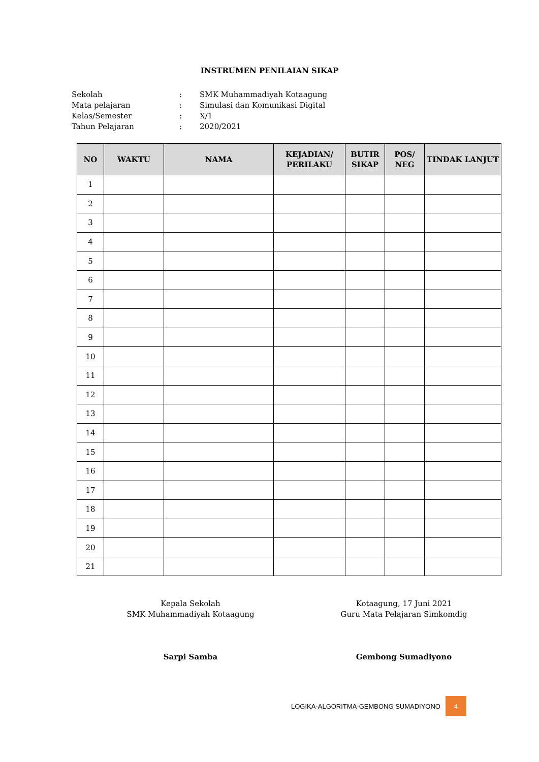INSTRUMEN PENILAIAN SIKAP
Sekolah: SMK Muhammadiyah Kotaagung
Mata pelajaran: Simulasi dan Komunikasi Digital
Kelas/Semester: X/1
Tahun Pelajaran: 2020/2021
| NO | WAKTU | NAMA | KEJADIAN/ PERILAKU | BUTIR SIKAP | POS/ NEG | TINDAK LANJUT |
| --- | --- | --- | --- | --- | --- | --- |
| 1 | | | | | | |
| 2 | | | | | | |
| 3 | | | | | | |
| 4 | | | | | | |
| 5 | | | | | | |
| 6 | | | | | | |
| 7 | | | | | | |
| 8 | | | | | | |
| 9 | | | | | | |
| 10 | | | | | | |
| 11 | | | | | | |
| 12 | | | | | | |
| 13 | | | | | | |
| 14 | | | | | | |
| 15 | | | | | | |
| 16 | | | | | | |
| 17 | | | | | | |
| 18 | | | | | | |
| 19 | | | | | | |
| 20 | | | | | | |
| 21 | | | | | | |
Kepala Sekolah
SMK Muhammadiyah Kotaagung
Sarpi Samba
Kotaagung, 17 Juni 2021
Guru Mata Pelajaran Simkomdig
Gembong Sumadiyono
LOGIKA-ALGORITMA-GEMBONG SUMADIYONO 4